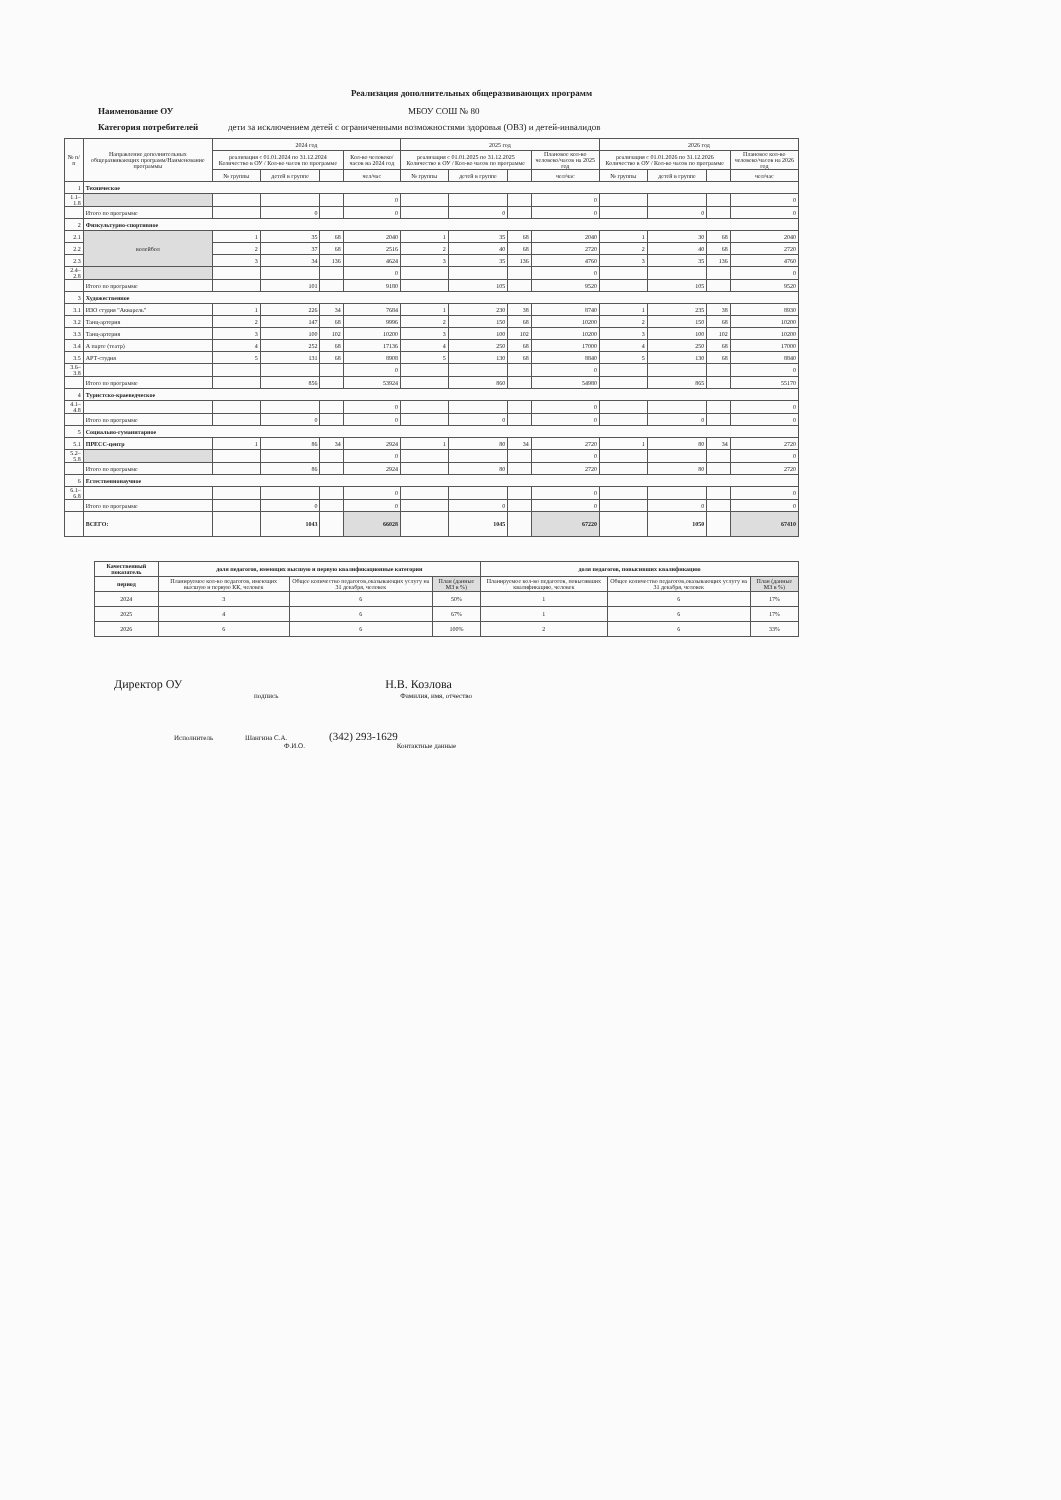Реализация дополнительных общеразвивающих программ
Наименование ОУ МБОУ СОШ № 80
Категория потребителей дети за исключением детей с ограниченными возможностями здоровья (ОВЗ) и детей-инвалидов
| № п/п | Направление дополнительных общеразвивающих программ/Наименование программы | 2024 год | | | | 2025 год | | | | 2026 год | | | |
| --- | --- | --- | --- | --- | --- | --- | --- | --- | --- | --- | --- | --- | --- |
| | | реализация с 01.01.2024 по 31.12.2024 Количество в ОУ / Кол-во часов по программе | | | Кол-во человеко/часов на 2024 год | реализация с 01.01.2025 по 31.12.2025 Количество в ОУ / Кол-во часов по программе | | | Плановое кол-во человеко/часов на 2025 год | реализация с 01.01.2026 по 31.12.2026 Количество в ОУ / Кол-во часов по программе | | | Плановое кол-во человеко/часов на 2026 год |
| | | № группы | детей в группе | | чел/час | № группы | детей в группе | | чел/час | № группы | детей в группе | | чел/час |
| 1 | Техническое | | | | | | | | | | | | |
| 1.1–1.8 | | | | | 0 | | | | 0 | | | | 0 |
| | Итого по программе | | 0 | | 0 | | 0 | | 0 | | 0 | | 0 |
| 2 | Физкультурно-спортивное | | | | | | | | | | | | |
| 2.1 | волейбол | 1 | 35 | 68 | 2040 | 1 | 35 | 68 | 2040 | 1 | 30 | 68 | 2040 |
| 2.2 | | 2 | 37 | 68 | 2516 | 2 | 40 | 68 | 2720 | 2 | 40 | 68 | 2720 |
| 2.3 | | 3 | 34 | 136 | 4624 | 3 | 35 | 136 | 4760 | 3 | 35 | 136 | 4760 |
| 2.4–2.8 | | | | | 0 | | | | 0 | | | | 0 |
| | Итого по программе | | 101 | | 9180 | | 105 | | 9520 | | 105 | | 9520 |
| 3 | Художественное | | | | | | | | | | | | |
| 3.1 | ИЗО студия "Акварель" | 1 | 226 | 34 | 7684 | 1 | 230 | 38 | 8740 | 1 | 235 | 38 | 8930 |
| 3.2 | Танц-артерия | 2 | 147 | 68 | 9996 | 2 | 150 | 68 | 10200 | 2 | 150 | 68 | 10200 |
| 3.3 | Танц-артерия | 3 | 100 | 102 | 10200 | 3 | 100 | 102 | 10200 | 3 | 100 | 102 | 10200 |
| 3.4 | А парте (театр) | 4 | 252 | 68 | 17136 | 4 | 250 | 68 | 17000 | 4 | 250 | 68 | 17000 |
| 3.5 | АРТ-студия | 5 | 131 | 68 | 8908 | 5 | 130 | 68 | 8840 | 5 | 130 | 68 | 8840 |
| 3.6–3.8 | | | | | 0 | | | | 0 | | | | 0 |
| | Итого по программе | | 856 | | 53924 | | 860 | | 54980 | | 865 | | 55170 |
| 4 | Туристско-краеведческое | | | | | | | | | | | | |
| 4.1–4.8 | | | | | 0 | | | | 0 | | | | 0 |
| | Итого по программе | | 0 | | 0 | | 0 | | 0 | | 0 | | 0 |
| 5 | Социально-гуманитарное | | | | | | | | | | | | |
| 5.1 | ПРЕСС-центр | 1 | 86 | 34 | 2924 | 1 | 80 | 34 | 2720 | 1 | 80 | 34 | 2720 |
| 5.2–5.8 | | | | | 0 | | | | 0 | | | | 0 |
| | Итого по программе | | 86 | | 2924 | | 80 | | 2720 | | 80 | | 2720 |
| 6 | Естественнонаучное | | | | | | | | | | | | |
| 6.1–6.8 | | | | | 0 | | | | 0 | | | | 0 |
| | Итого по программе | | 0 | | 0 | | 0 | | 0 | | 0 | | 0 |
| | ВСЕГО: | | 1043 | | 66028 | | 1045 | | 67220 | | 1050 | | 67410 |
| Качественный показатель | доля педагогов, имеющих высшую и первую квалификационные категории | | | доля педагогов, повысивших квалификацию | | |
| --- | --- | --- | --- | --- | --- | --- |
| период | Планируемое кол-во педагогов, имеющих высшую и первую КК, человек | Общее количество педагогов,оказывающих услугу на 31 декабря, человек | План (данные МЗ в %) | Планируемое кол-во педагогов, повысивших квалификацию, человек | Общее количество педагогов,оказывающих услугу на 31 декабря, человек | План (данные МЗ в %) |
| 2024 | 3 | 6 | 50% | 1 | 6 | 17% |
| 2025 | 4 | 6 | 67% | 1 | 6 | 17% |
| 2026 | 6 | 6 | 100% | 2 | 6 | 33% |
Директор ОУ Н.В. Козлова
подпись Фамилия, имя, отчество
Исполнитель Шангина С.А. (342) 293-1629
Ф.И.О. Контактные данные